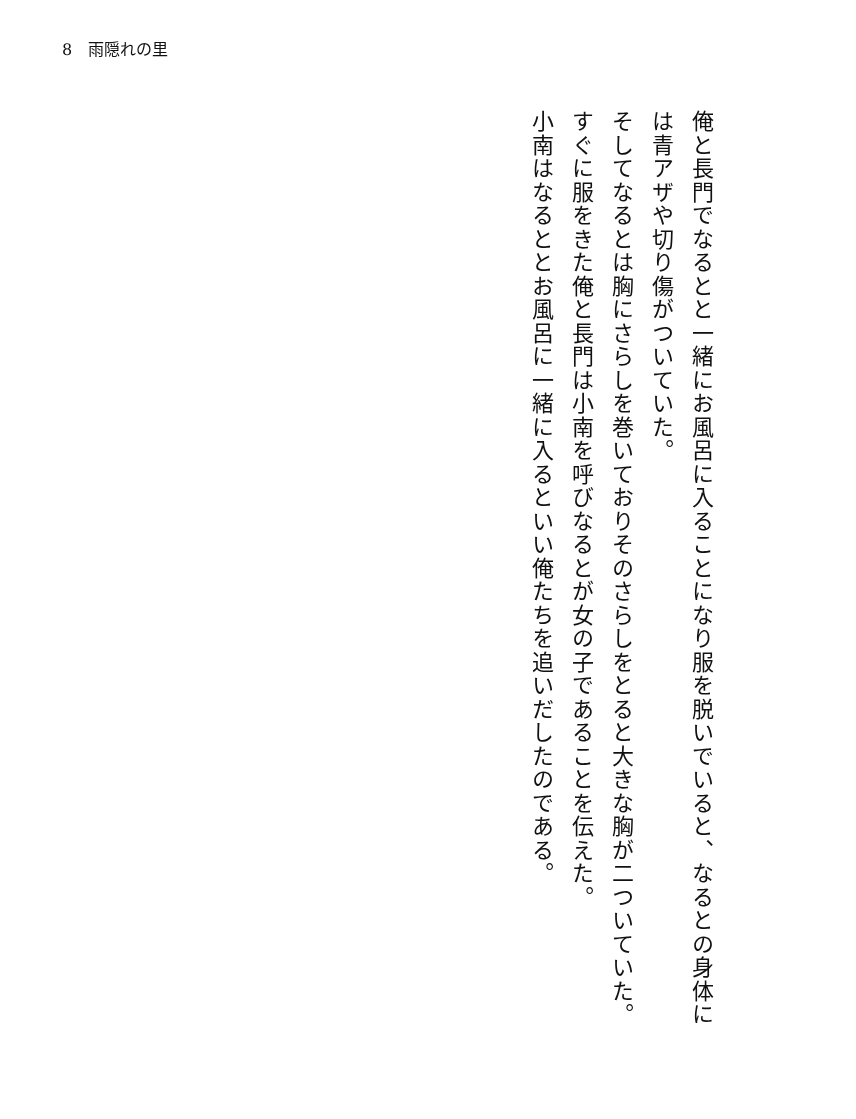8　雨隠れの里
俺と長門でなるとと一緒にお風呂に入ることになり服を脱いでいると、なるとの身体には青アザや切り傷がついていた。
そしてなるとは胸にさらしを巻いておりそのさらしをとると大きな胸が二ついていた。
すぐに服をきた俺と長門は小南を呼びなるとが女の子であることを伝えた。
小南はなるととお風呂に一緒に入るといい俺たちを追いだしたのである。